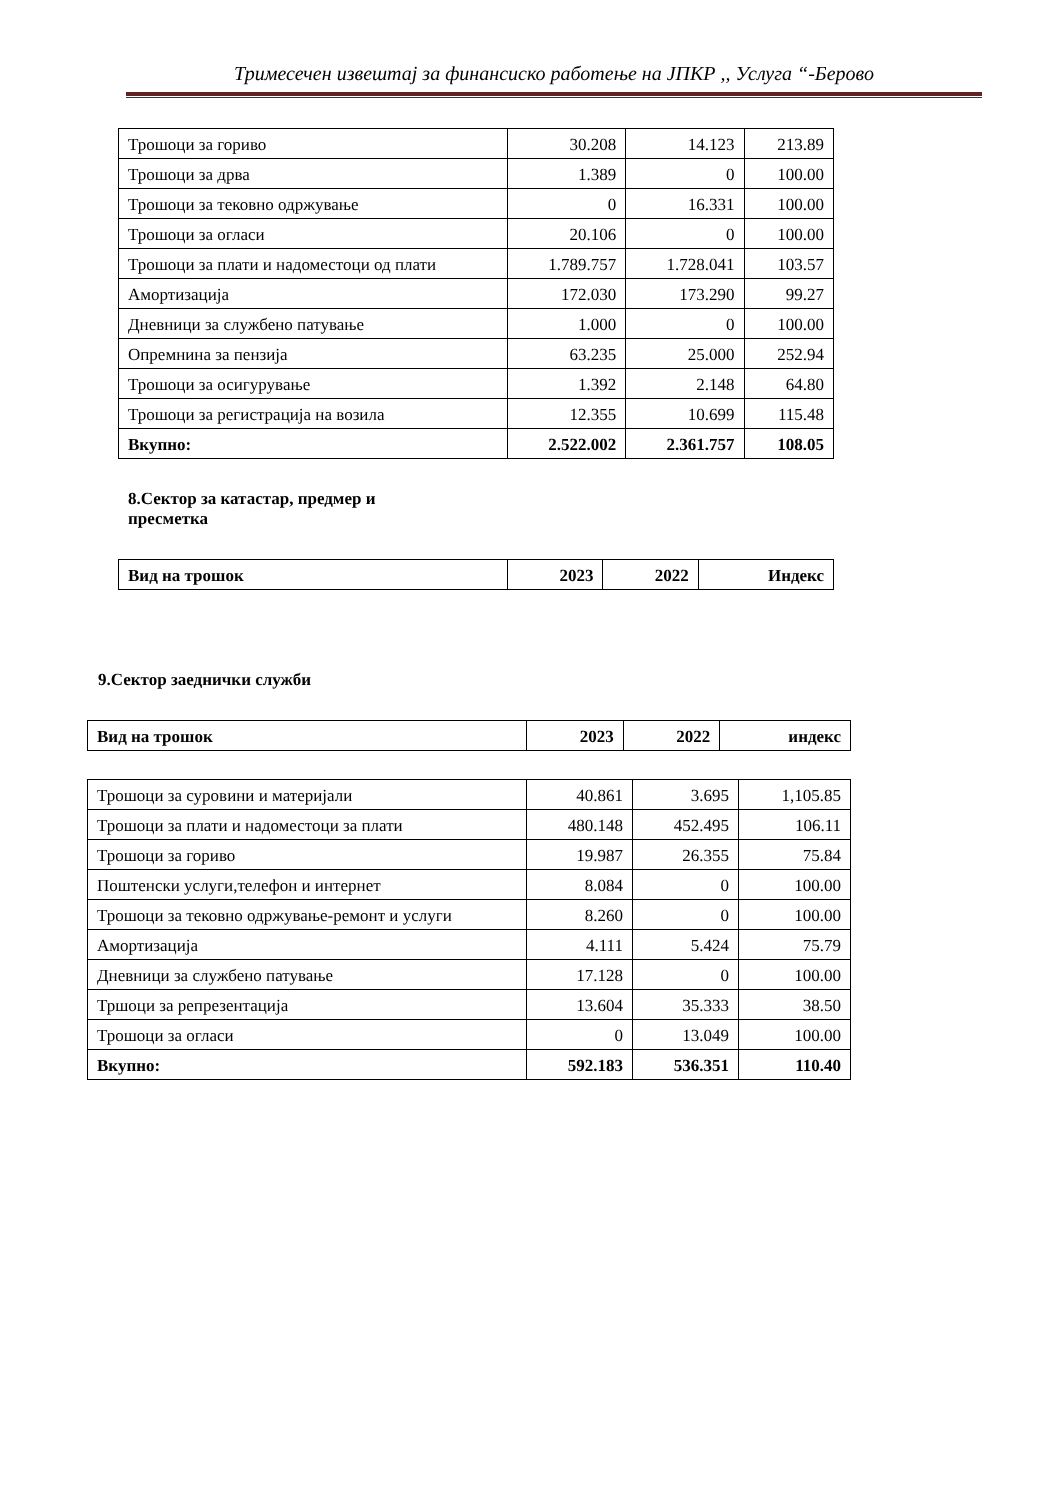Тримесечен извештај за финансиско работење на ЈПКР ,, Услуга “-Берово
| Трошоци за гориво | 30.208 | 14.123 | 213.89 |
| Трошоци за дрва | 1.389 | 0 | 100.00 |
| Трошоци за тековно одржување | 0 | 16.331 | 100.00 |
| Трошоци за огласи | 20.106 | 0 | 100.00 |
| Трошоци за плати и надоместоци од плати | 1.789.757 | 1.728.041 | 103.57 |
| Амортизација | 172.030 | 173.290 | 99.27 |
| Дневници за службено патување | 1.000 | 0 | 100.00 |
| Опремнина за пензија | 63.235 | 25.000 | 252.94 |
| Трошоци за осигурување | 1.392 | 2.148 | 64.80 |
| Трошоци за регистрација на возила | 12.355 | 10.699 | 115.48 |
| Вкупно: | 2.522.002 | 2.361.757 | 108.05 |
8.Сектор за катастар, предмер и пресметка
| Вид на трошок | 2023 | 2022 | Индекс |
| --- | --- | --- | --- |
9.Сектор заеднички служби
| Вид на трошок | 2023 | 2022 | индекс |
| --- | --- | --- | --- |
| Трошоци за суровини и материјали | 40.861 | 3.695 | 1,105.85 |
| Трошоци за плати и надоместоци за плати | 480.148 | 452.495 | 106.11 |
| Трошоци за гориво | 19.987 | 26.355 | 75.84 |
| Поштенски услуги,телефон и интернет | 8.084 | 0 | 100.00 |
| Трошоци за тековно одржување-ремонт и услуги | 8.260 | 0 | 100.00 |
| Амортизација | 4.111 | 5.424 | 75.79 |
| Дневници за службено патување | 17.128 | 0 | 100.00 |
| Тршоци за репрезентација | 13.604 | 35.333 | 38.50 |
| Трошоци за огласи | 0 | 13.049 | 100.00 |
| Вкупно: | 592.183 | 536.351 | 110.40 |